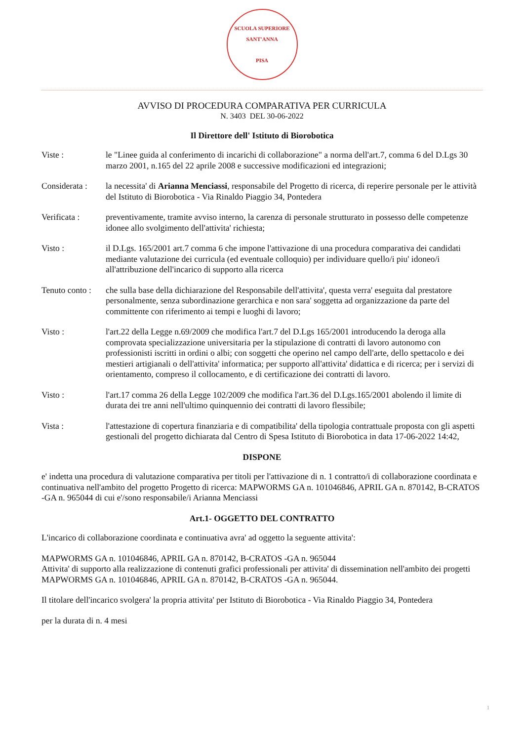SCUOLA SUPERIORE SANT'ANNA
PISA
AVVISO DI PROCEDURA COMPARATIVA PER CURRICULA
N. 3403 DEL 30-06-2022
Il Direttore dell' Istituto di Biorobotica
Viste : le "Linee guida al conferimento di incarichi di collaborazione" a norma dell'art.7, comma 6 del D.Lgs 30 marzo 2001, n.165 del 22 aprile 2008 e successive modificazioni ed integrazioni;
Considerata :
la necessita' di Arianna Menciassi, responsabile del Progetto di ricerca, di reperire personale per le attività del Istituto di Biorobotica - Via Rinaldo Piaggio 34, Pontedera
Verificata : preventivamente, tramite avviso interno, la carenza di personale strutturato in possesso delle competenze idonee allo svolgimento dell'attivita' richiesta;
Visto : il D.Lgs. 165/2001 art.7 comma 6 che impone l'attivazione di una procedura comparativa dei candidati mediante valutazione dei curricula (ed eventuale colloquio) per individuare quello/i piu' idoneo/i all'attribuzione dell'incarico di supporto alla ricerca
Tenuto conto :
che sulla base della dichiarazione del Responsabile dell'attivita', questa verra' eseguita dal prestatore personalmente, senza subordinazione gerarchica e non sara' soggetta ad organizzazione da parte del committente con riferimento ai tempi e luoghi di lavoro;
Visto : l'art.22 della Legge n.69/2009 che modifica l'art.7 del D.Lgs 165/2001 introducendo la deroga alla comprovata specializzazione universitaria per la stipulazione di contratti di lavoro autonomo con professionisti iscritti in ordini o albi; con soggetti che operino nel campo dell'arte, dello spettacolo e dei mestieri artigianali o dell'attivita' informatica; per supporto all'attivita' didattica e di ricerca; per i servizi di orientamento, compreso il collocamento, e di certificazione dei contratti di lavoro.
Visto : l'art.17 comma 26 della Legge 102/2009 che modifica l'art.36 del D.Lgs.165/2001 abolendo il limite di durata dei tre anni nell'ultimo quinquennio dei contratti di lavoro flessibile;
Vista : l'attestazione di copertura finanziaria e di compatibilita' della tipologia contrattuale proposta con gli aspetti gestionali del progetto dichiarata dal Centro di Spesa Istituto di Biorobotica in data 17-06-2022 14:42,
DISPONE
e' indetta una procedura di valutazione comparativa per titoli per l'attivazione di n. 1 contratto/i di collaborazione coordinata e continuativa nell'ambito del progetto Progetto di ricerca: MAPWORMS GA n. 101046846, APRIL GA n. 870142, B-CRATOS -GA n. 965044 di cui e'/sono responsabile/i Arianna Menciassi
Art.1- OGGETTO DEL CONTRATTO
L'incarico di collaborazione coordinata e continuativa avra' ad oggetto la seguente attivita':
MAPWORMS GA n. 101046846, APRIL GA n. 870142, B-CRATOS -GA n. 965044
Attivita' di supporto alla realizzazione di contenuti grafici professionali per attivita' di dissemination nell'ambito dei progetti MAPWORMS GA n. 101046846, APRIL GA n. 870142, B-CRATOS -GA n. 965044.
Il titolare dell'incarico svolgera' la propria attivita' per Istituto di Biorobotica - Via Rinaldo Piaggio 34, Pontedera
per la durata di n. 4 mesi
1